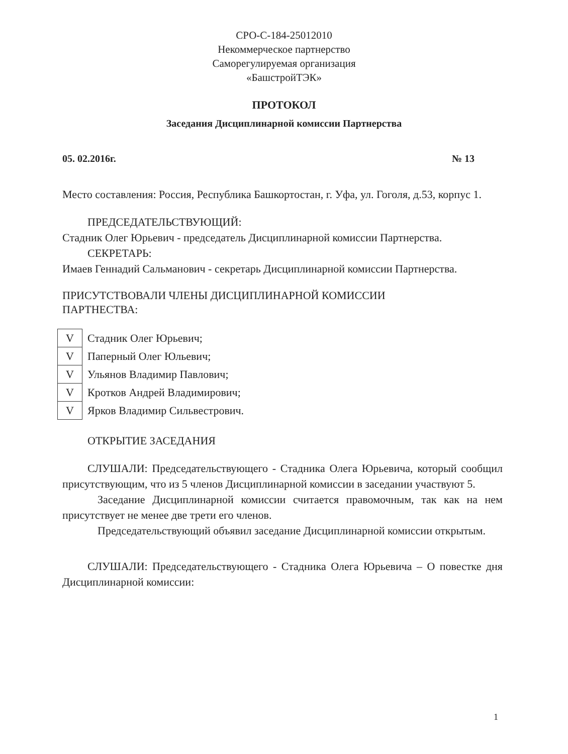СРО-С-184-25012010
Некоммерческое партнерство
Саморегулируемая организация
«БашстройТЭК»
ПРОТОКОЛ
Заседания Дисциплинарной комиссии Партнерства
05. 02.2016г. № 13
Место составления: Россия, Республика Башкортостан, г. Уфа, ул. Гоголя, д.53, корпус 1.
ПРЕДСЕДАТЕЛЬСТВУЮЩИЙ:
Стадник Олег Юрьевич - председатель Дисциплинарной комиссии Партнерства.
СЕКРЕТАРЬ:
Имаев Геннадий Сальманович - секретарь Дисциплинарной комиссии Партнерства.
ПРИСУТСТВОВАЛИ ЧЛЕНЫ ДИСЦИПЛИНАРНОЙ КОМИССИИ
ПАРТНЕСТВА:
| V | Стадник Олег Юрьевич; |
| V | Паперный Олег Юльевич; |
| V | Ульянов Владимир Павлович; |
| V | Кротков Андрей Владимирович; |
| V | Ярков Владимир Сильвестрович. |
ОТКРЫТИЕ ЗАСЕДАНИЯ
СЛУШАЛИ: Председательствующего - Стадника Олега Юрьевича, который сообщил присутствующим, что из 5 членов Дисциплинарной комиссии в заседании участвуют 5.
Заседание Дисциплинарной комиссии считается правомочным, так как на нем присутствует не менее две трети его членов.
Председательствующий объявил заседание Дисциплинарной комиссии открытым.
СЛУШАЛИ: Председательствующего - Стадника Олега Юрьевича – О повестке дня Дисциплинарной комиссии:
1